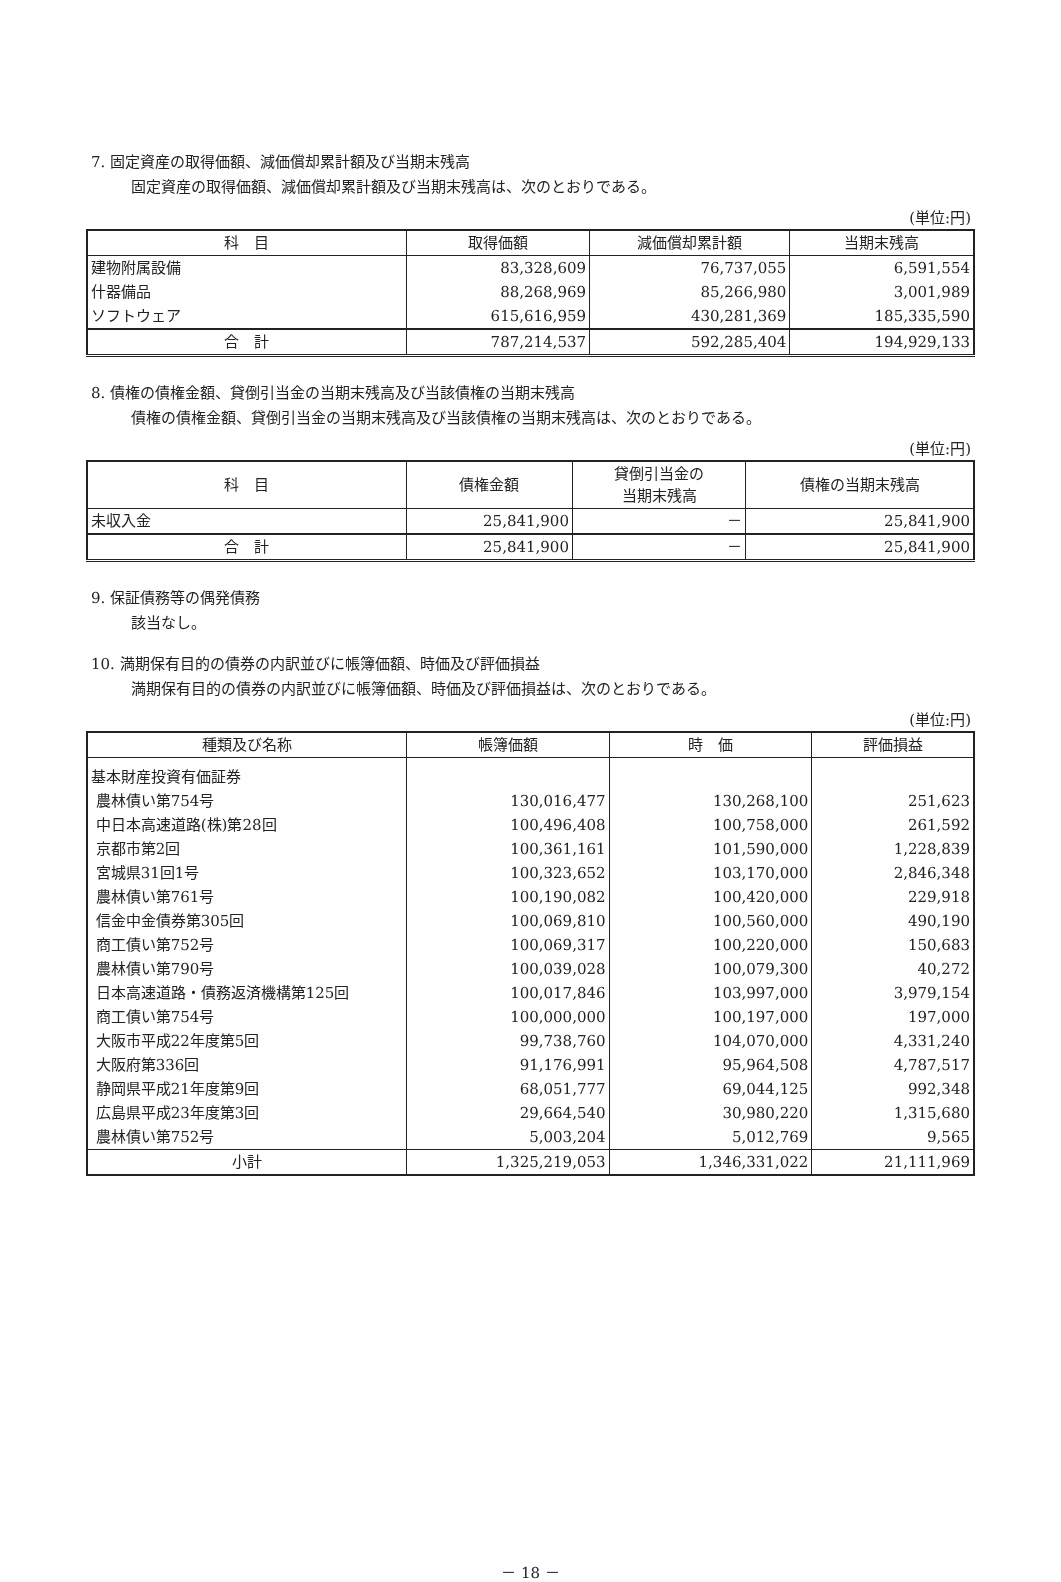7. 固定資産の取得価額、減価償却累計額及び当期末残高
固定資産の取得価額、減価償却累計額及び当期末残高は、次のとおりである。
(単位:円)
| 科 目 | 取得価額 | 減価償却累計額 | 当期末残高 |
| --- | --- | --- | --- |
| 建物附属設備 | 83,328,609 | 76,737,055 | 6,591,554 |
| 什器備品 | 88,268,969 | 85,266,980 | 3,001,989 |
| ソフトウェア | 615,616,959 | 430,281,369 | 185,335,590 |
| 合 計 | 787,214,537 | 592,285,404 | 194,929,133 |
8. 債権の債権金額、貸倒引当金の当期末残高及び当該債権の当期末残高
債権の債権金額、貸倒引当金の当期末残高及び当該債権の当期末残高は、次のとおりである。
(単位:円)
| 科 目 | 債権金額 | 貸倒引当金の 当期末残高 | 債権の当期末残高 |
| --- | --- | --- | --- |
| 未収入金 | 25,841,900 | － | 25,841,900 |
| 合 計 | 25,841,900 | － | 25,841,900 |
9. 保証債務等の偶発債務
該当なし。
10. 満期保有目的の債券の内訳並びに帳簿価額、時価及び評価損益
満期保有目的の債券の内訳並びに帳簿価額、時価及び評価損益は、次のとおりである。
(単位:円)
| 種類及び名称 | 帳簿価額 | 時 価 | 評価損益 |
| --- | --- | --- | --- |
| 基本財産投資有価証券 | | | |
| 農林債い第754号 | 130,016,477 | 130,268,100 | 251,623 |
| 中日本高速道路(株)第28回 | 100,496,408 | 100,758,000 | 261,592 |
| 京都市第2回 | 100,361,161 | 101,590,000 | 1,228,839 |
| 宮城県31回1号 | 100,323,652 | 103,170,000 | 2,846,348 |
| 農林債い第761号 | 100,190,082 | 100,420,000 | 229,918 |
| 信金中金債券第305回 | 100,069,810 | 100,560,000 | 490,190 |
| 商工債い第752号 | 100,069,317 | 100,220,000 | 150,683 |
| 農林債い第790号 | 100,039,028 | 100,079,300 | 40,272 |
| 日本高速道路・債務返済機構第125回 | 100,017,846 | 103,997,000 | 3,979,154 |
| 商工債い第754号 | 100,000,000 | 100,197,000 | 197,000 |
| 大阪市平成22年度第5回 | 99,738,760 | 104,070,000 | 4,331,240 |
| 大阪府第336回 | 91,176,991 | 95,964,508 | 4,787,517 |
| 静岡県平成21年度第9回 | 68,051,777 | 69,044,125 | 992,348 |
| 広島県平成23年度第3回 | 29,664,540 | 30,980,220 | 1,315,680 |
| 農林債い第752号 | 5,003,204 | 5,012,769 | 9,565 |
| 小計 | 1,325,219,053 | 1,346,331,022 | 21,111,969 |
－ 18 －